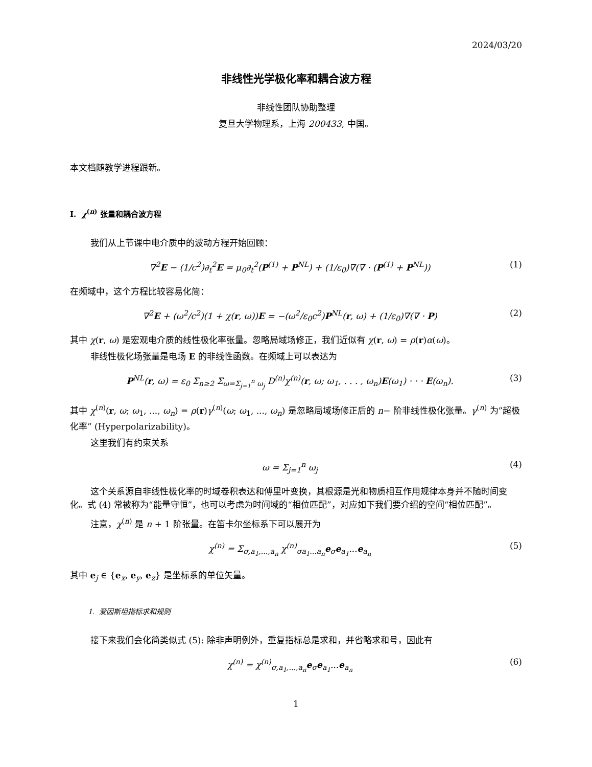2024/03/20
非线性光学极化率和耦合波方程
非线性团队协助整理
复旦大学物理系，上海 200433, 中国。
本文档随教学进程跟新。
I. χ<sup>(n)</sup> 张量和耦合波方程
我们从上节课中电介质中的波动方程开始回顾：
∇<sup>2</sup>E − (1/c<sup>2</sup>)∂<sub>t</sub><sup>2</sup>E = μ<sub>0</sub>∂<sub>t</sub><sup>2</sup>(P<sup>(1)</sup> + P<sup>NL</sup>) + (1/ε<sub>0</sub>)∇(∇ · (P<sup>(1)</sup> + P<sup>NL</sup>)) (1)
在频域中，这个方程比较容易化简：
∇<sup>2</sup>E + (ω<sup>2</sup>/c<sup>2</sup>)(1 + χ(r, ω))E = −(ω<sup>2</sup>/ε<sub>0</sub>c<sup>2</sup>)P<sup>NL</sup>(r, ω) + (1/ε<sub>0</sub>)∇(∇ · P) (2)
其中 χ(r, ω) 是宏观电介质的线性极化率张量。忽略局域场修正，我们近似有 χ(r, ω) = ρ(r)α(ω)。
非线性极化场张量是电场 E 的非线性函数。在频域上可以表达为
P<sup>NL</sup>(r, ω) = ε<sub>0</sub> Σ<sub>n≥2</sub> Σ<sub>ω=Σ<sub>j=1</sub><sup>n</sup> ω<sub>j</sub></sub> D<sup>(n)</sup>χ<sup>(n)</sup>(r, ω; ω<sub>1</sub>, . . . , ω<sub>n</sub>)E(ω<sub>1</sub>) · · · E(ω<sub>n</sub>). (3)
其中 χ<sup>(n)</sup>(r, ω; ω<sub>1</sub>, ..., ω<sub>n</sub>) = ρ(r)γ<sup>(n)</sup>(ω; ω<sub>1</sub>, ..., ω<sub>n</sub>) 是忽略局域场修正后的 n− 阶非线性极化张量。γ<sup>(n)</sup> 为”超极化率” (Hyperpolarizability)。
这里我们有约束关系
ω = Σ<sub>j=1</sub><sup>n</sup> ω<sub>j</sub> (4)
这个关系源自非线性极化率的时域卷积表达和傅里叶变换，其根源是光和物质相互作用规律本身并不随时间变化。式 (4) 常被称为“能量守恒”，也可以考虑为时间域的“相位匹配”，对应如下我们要介绍的空间“相位匹配”。
注意，χ<sup>(n)</sup> 是 n + 1 阶张量。在笛卡尔坐标系下可以展开为
χ<sup>(n)</sup> = Σ<sub>σ,a<sub>1</sub>,...,a<sub>n</sub></sub> χ<sup>(n)</sup><sub>σa<sub>1</sub>...a<sub>n</sub></sub>e<sub>σ</sub>e<sub>a<sub>1</sub></sub>...e<sub>a<sub>n</sub></sub> (5)
其中 e<sub>j</sub> ∈ {e<sub>x</sub>, e<sub>y</sub>, e<sub>z</sub>} 是坐标系的单位矢量。
1. 爱因斯坦指标求和规则
接下来我们会化简类似式 (5): 除非声明例外，重复指标总是求和，并省略求和号，因此有
χ<sup>(n)</sup> = χ<sup>(n)</sup><sub>σ,a<sub>1</sub>,...,a<sub>n</sub></sub>e<sub>σ</sub>e<sub>a<sub>1</sub></sub>...e<sub>a<sub>n</sub></sub> (6)
1